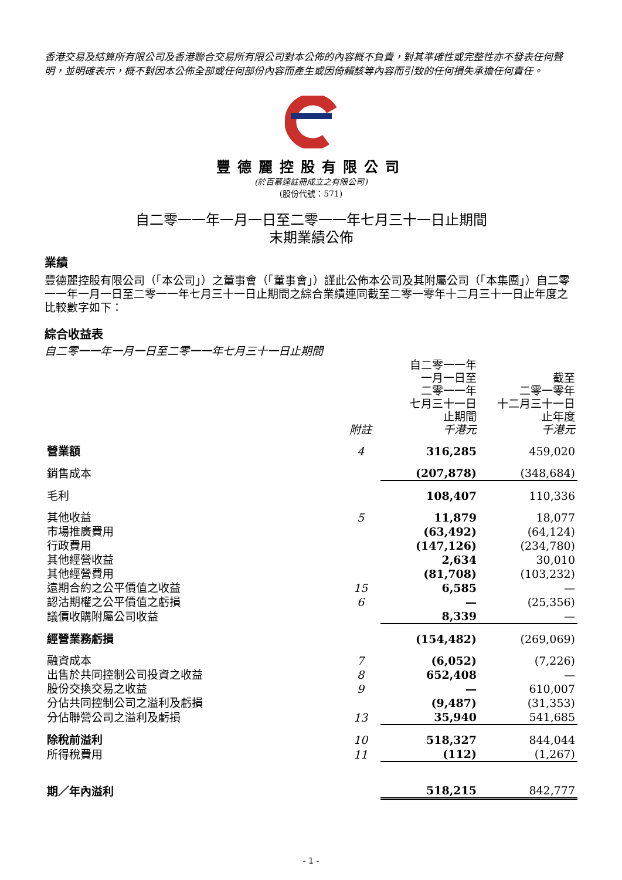香港交易及結算所有限公司及香港聯合交易所有限公司對本公佈的內容概不負責，對其準確性或完整性亦不發表任何聲明，並明確表示，概不對因本公佈全部或任何部份內容而產生或因倚賴該等內容而引致的任何損失承擔任何責任。
豐德麗控股有限公司
(於百慕達註冊成立之有限公司)
(股份代號：571)
自二零一一年一月一日至二零一一年七月三十一日止期間
末期業績公佈
業績
豐德麗控股有限公司（「本公司」）之董事會（「董事會」）謹此公佈本公司及其附屬公司（「本集團」）自二零一一年一月一日至二零一一年七月三十一日止期間之綜合業績連同截至二零一零年十二月三十一日止年度之比較數字如下：
綜合收益表
自二零一一年一月一日至二零一一年七月三十一日止期間
| | 附註 | 自二零一一年 一月一日至 二零一一年 七月三十一日 止期間 千港元 | 截至 二零一零年 十二月三十一日 止年度 千港元 |
| 營業額 | 4 | 316,285 | 459,020 |
| 銷售成本 | | (207,878) | (348,684) |
| 毛利 | | 108,407 | 110,336 |
| 其他收益 | 5 | 11,879 | 18,077 |
| 市場推廣費用 | | (63,492) | (64,124) |
| 行政費用 | | (147,126) | (234,780) |
| 其他經營收益 | | 2,634 | 30,010 |
| 其他經營費用 | | (81,708) | (103,232) |
| 遠期合約之公平價值之收益 | 15 | 6,585 | — |
| 認沽期權之公平價值之虧損 | 6 | — | (25,356) |
| 議價收購附屬公司收益 | | 8,339 | — |
| 經營業務虧損 | | (154,482) | (269,069) |
| 融資成本 | 7 | (6,052) | (7,226) |
| 出售於共同控制公司投資之收益 | 8 | 652,408 | — |
| 股份交換交易之收益 | 9 | — | 610,007 |
| 分佔共同控制公司之溢利及虧損 | | (9,487) | (31,353) |
| 分佔聯營公司之溢利及虧損 | 13 | 35,940 | 541,685 |
| 除稅前溢利 | 10 | 518,327 | 844,044 |
| 所得稅費用 | 11 | (112) | (1,267) |
| 期／年內溢利 | | 518,215 | 842,777 |
- 1 -